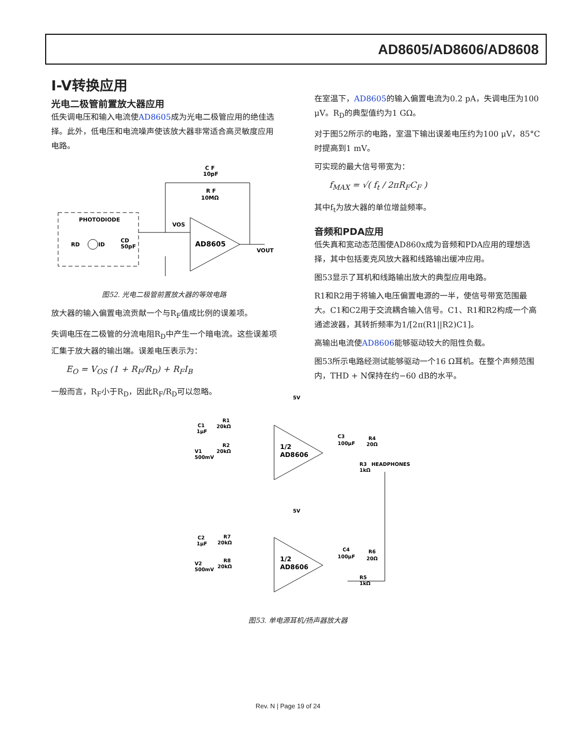AD8605/AD8606/AD8608
I-V转换应用
光电二极管前置放大器应用
低失调电压和输入电流使AD8605成为光电二极管应用的绝佳选择。此外，低电压和电流噪声使该放大器非常适合高灵敏度应用电路。
PHOTODIODE
C F
10pF
R F
10MΩ
AD8605
VOS
VOUT
RD
ID
CD
50pF
图52. 光电二极管前置放大器的等效电路
放大器的输入偏置电流贡献一个与R<sub>F</sub>值成比例的误差项。
失调电压在二极管的分流电阻R<sub>D</sub>中产生一个暗电流。这些误差项汇集于放大器的输出端。误差电压表示为：
E<sub>O</sub> = V<sub>OS</sub> (1 + R<sub>F</sub>/R<sub>D</sub>) + R<sub>F</sub>I<sub>B</sub>
一般而言，R<sub>F</sub>小于R<sub>D</sub>，因此R<sub>F</sub>/R<sub>D</sub>可以忽略。
在室温下，AD8605的输入偏置电流为0.2 pA，失调电压为100 μV。R<sub>D</sub>的典型值约为1 GΩ。
对于图52所示的电路，室温下输出误差电压约为100 μV，85°C时提高到1 mV。
可实现的最大信号带宽为：
f<sub>MAX</sub> = √( f<sub>t</sub> / 2πR<sub>F</sub>C<sub>F</sub> )
其中f<sub>t</sub>为放大器的单位增益频率。
音频和PDA应用
低失真和宽动态范围使AD860x成为音频和PDA应用的理想选择，其中包括麦克风放大器和线路输出缓冲应用。
图53显示了耳机和线路输出放大的典型应用电路。
R1和R2用于将输入电压偏置电源的一半，使信号带宽范围最大。C1和C2用于交流耦合输入信号。C1、R1和R2构成一个高通滤波器，其转折频率为1/[2π(R1||R2)C1]。
高输出电流使AD8606能够驱动较大的阻性负载。
图53所示电路经测试能够驱动一个16 Ω耳机。在整个声频范围内，THD + N保持在约−60 dB的水平。
5V
C1
1μF
R1
20kΩ
V1
500mV
R2
20kΩ
1/2
AD8606
C3
100μF
R4
20Ω
R3
1kΩ
HEADPHONES
5V
C2
1μF
R7
20kΩ
V2
500mV
R8
20kΩ
1/2
AD8606
C4
100μF
R6
20Ω
R5
1kΩ
图53. 单电源耳机/扬声器放大器
Rev. N | Page 19 of 24